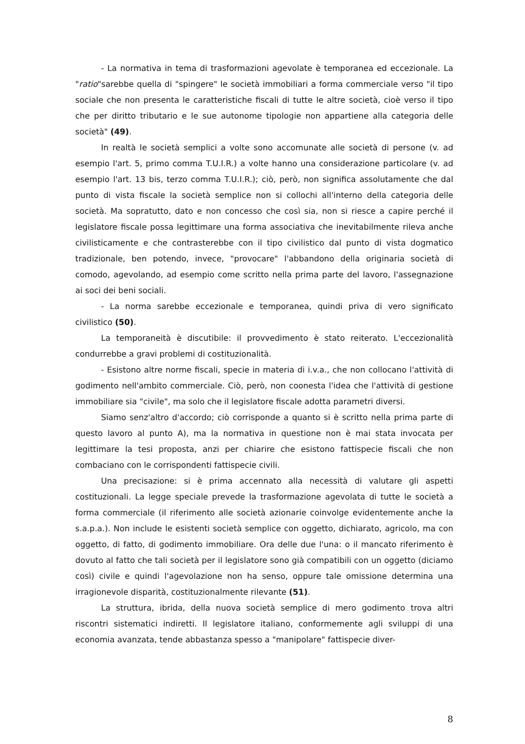- La normativa in tema di trasformazioni agevolate è temporanea ed eccezionale. La "ratio"sarebbe quella di "spingere" le società immobiliari a forma commerciale verso "il tipo sociale che non presenta le caratteristiche fiscali di tutte le altre società, cioè verso il tipo che per diritto tributario e le sue autonome tipologie non appartiene alla categoria delle società" (49).
In realtà le società semplici a volte sono accomunate alle società di persone (v. ad esempio l'art. 5, primo comma T.U.I.R.) a volte hanno una considerazione particolare (v. ad esempio l'art. 13 bis, terzo comma T.U.I.R.); ciò, però, non significa assolutamente che dal punto di vista fiscale la società semplice non si collochi all'interno della categoria delle società. Ma sopratutto, dato e non concesso che così sia, non si riesce a capire perché il legislatore fiscale possa legittimare una forma associativa che inevitabilmente rileva anche civilisticamente e che contrasterebbe con il tipo civilistico dal punto di vista dogmatico tradizionale, ben potendo, invece, "provocare" l'abbandono della originaria società di comodo, agevolando, ad esempio come scritto nella prima parte del lavoro, l'assegnazione ai soci dei beni sociali.
- La norma sarebbe eccezionale e temporanea, quindi priva di vero significato civilistico (50).
La temporaneità è discutibile: il provvedimento è stato reiterato. L'eccezionalità condurrebbe a gravi problemi di costituzionalità.
- Esistono altre norme fiscali, specie in materia di i.v.a., che non collocano l'attività di godimento nell'ambito commerciale. Ciò, però, non coonesta l'idea che l'attività di gestione immobiliare sia "civile", ma solo che il legislatore fiscale adotta parametri diversi.
Siamo senz'altro d'accordo; ciò corrisponde a quanto si è scritto nella prima parte di questo lavoro al punto A), ma la normativa in questione non è mai stata invocata per legittimare la tesi proposta, anzi per chiarire che esistono fattispecie fiscali che non combaciano con le corrispondenti fattispecie civili.
Una precisazione: si è prima accennato alla necessità di valutare gli aspetti costituzionali. La legge speciale prevede la trasformazione agevolata di tutte le società a forma commerciale (il riferimento alle società azionarie coinvolge evidentemente anche la s.a.p.a.). Non include le esistenti società semplice con oggetto, dichiarato, agricolo, ma con oggetto, di fatto, di godimento immobiliare. Ora delle due l'una: o il mancato riferimento è dovuto al fatto che tali società per il legislatore sono già compatibili con un oggetto (diciamo così) civile e quindi l'agevolazione non ha senso, oppure tale omissione determina una irragionevole disparità, costituzionalmente rilevante (51).
La struttura, ibrida, della nuova società semplice di mero godimento trova altri riscontri sistematici indiretti. Il legislatore italiano, conformemente agli sviluppi di una economia avanzata, tende abbastanza spesso a "manipolare" fattispecie diver-
8